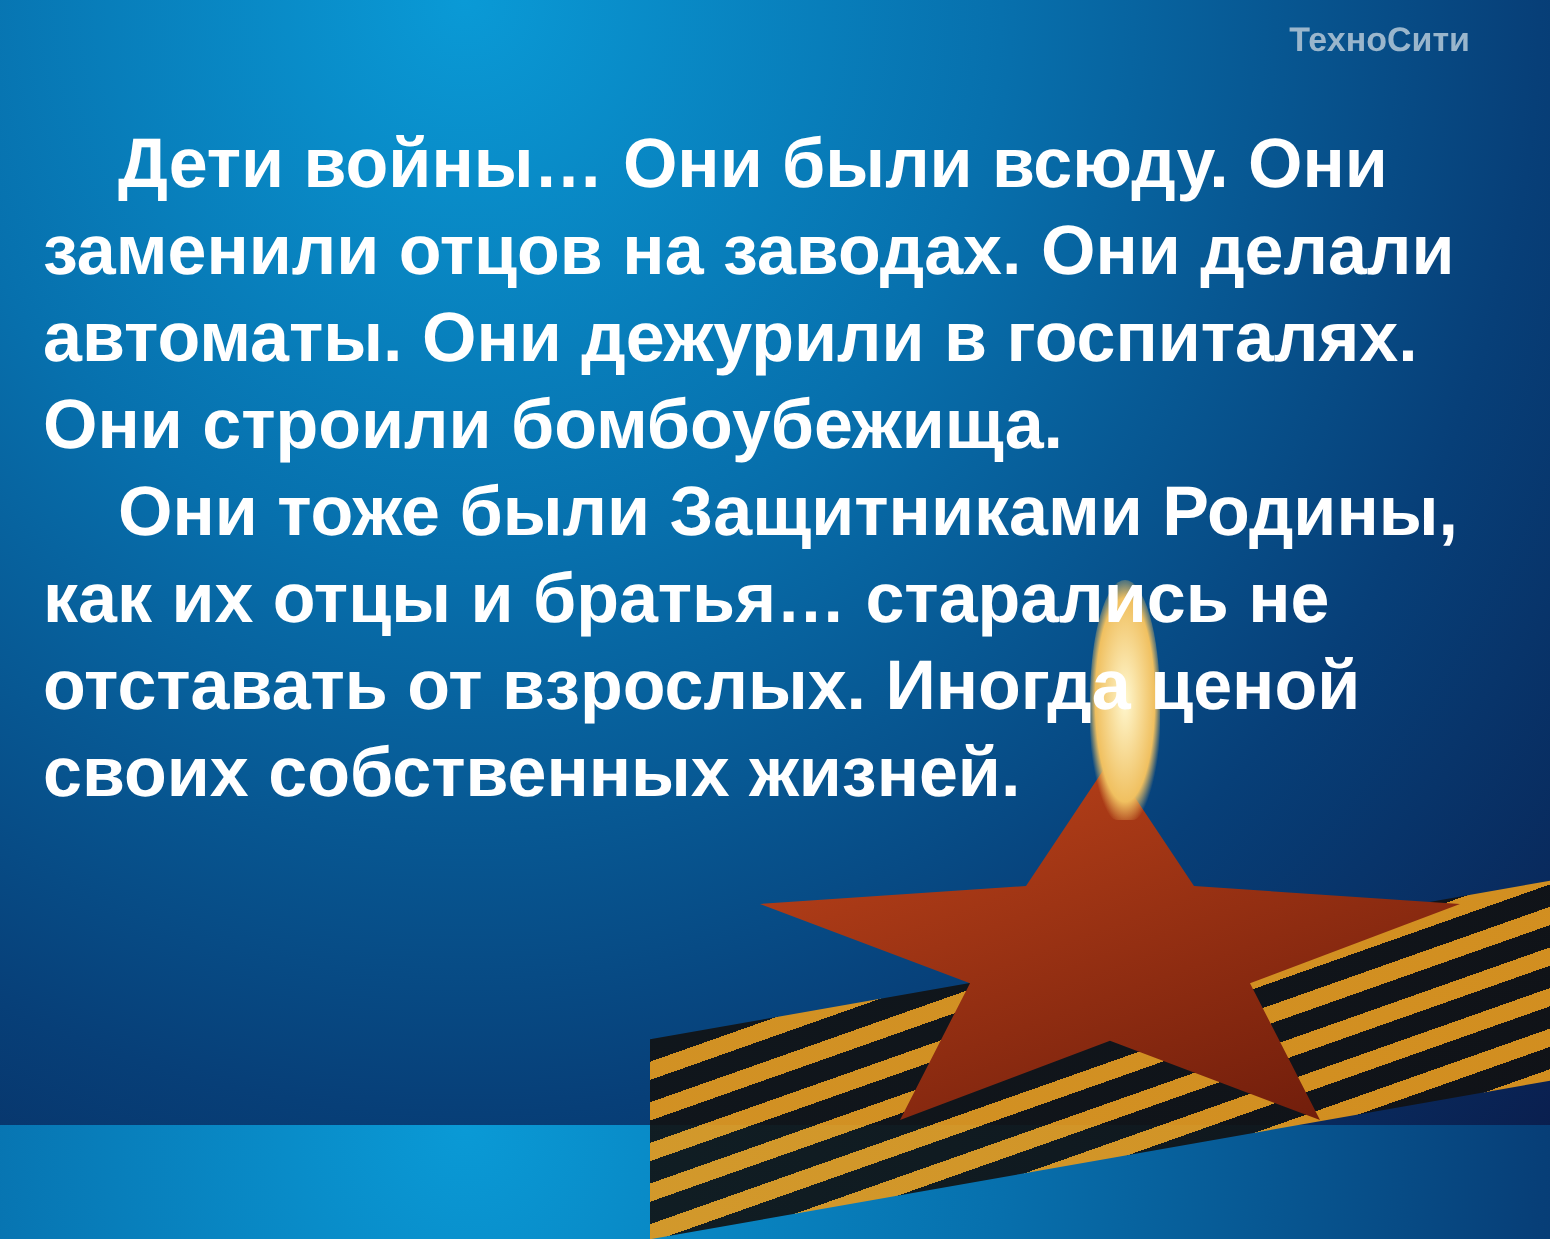ТехноСити
Дети войны… Они были всюду. Они заменили отцов на заводах. Они делали автоматы. Они дежурили в госпиталях. Они строили бомбоубежища.
Они тоже были Защитниками Родины, как их отцы и братья… старались не отставать от взрослых. Иногда ценой своих собственных жизней.